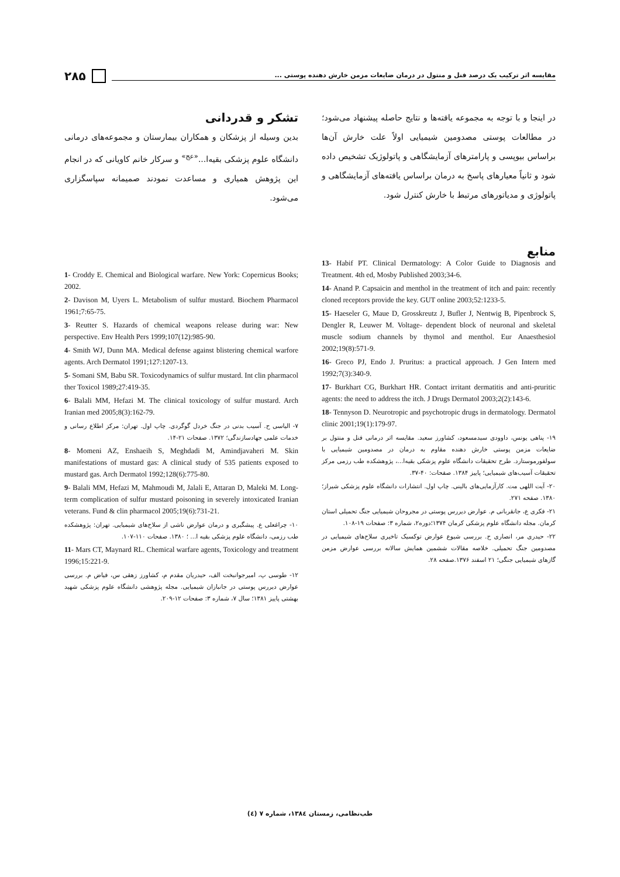مقایسه اثر ترکیب یک درصد فنل و منتول در درمان ضایعات مزمن خارش دهنده پوستی ... ۲۸۵
در اینجا و با توجه به مجموعه یافته‌ها و نتایج حاصله پیشنهاد می‌شود؛ در مطالعات پوستی مصدومین شیمیایی اولاً علت خارش آن‌ها براساس بیوپسی و پارامترهای آزمایشگاهی و پاتولوژیک تشخیص داده شود و ثانیاً معیارهای پاسخ به درمان براساس یافته‌های آزمایشگاهی و پاتولوژی و مدیاتورهای مرتبط با خارش کنترل شود.
تشکر و قدردانی
بدین وسیله از پزشکان و همکاران بیمارستان و مجموعه‌های درمانی دانشگاه علوم پزشکی بقیه‌ا...<sup>«عج»</sup> و سرکار خانم کاویانی که در انجام این پژوهش همیاری و مساعدت نمودند صمیمانه سپاسگزاری می‌شود.
منابع
13- Habif PT. Clinical Dermatology: A Color Guide to Diagnosis and Treatment. 4th ed, Mosby Published 2003;34-6.
14- Anand P. Capsaicin and menthol in the treatment of itch and pain: recently cloned receptors provide the key. GUT online 2003;52:1233-5.
15- Haeseler G, Maue D, Grosskreutz J, Bufler J, Nentwig B, Pipenbrock S, Dengler R, Leuwer M. Voltage- dependent block of neuronal and skeletal muscle sodium channels by thymol and menthol. Eur Anaesthesiol 2002;19(8):571-9.
16- Greco PJ, Endo J. Pruritus: a practical approach. J Gen Intern med 1992;7(3):340-9.
17- Burkhart CG, Burkhart HR. Contact irritant dermatitis and anti-pruritic agents: the need to address the itch. J Drugs Dermatol 2003;2(2):143-6.
18- Tennyson D. Neurotropic and psychotropic drugs in dermatology. Dermatol clinic 2001;19(1):179-97.
۱۹- پناهی یونس، داوودی سیدمسعود، کشاورز سعید. مقایسه اثر درمانی فنل و منتول بر ضایعات مزمن پوستی خارش دهنده مقاوم به درمان در مصدومین شیمیایی با سولفورموستارد. طرح تحقیقات دانشگاه علوم پزشکی بقیه‌ا...، پژوهشکده طب رزمی مرکز تحقیقات آسیب‌های شیمیایی؛ پاییز ۱۳۸۴. صفحات: ۴۰-۳۷.
۲۰- آیت اللهی مت. کارآزمایی‌های بالینی. چاپ اول. انتشارات دانشگاه علوم پزشکی شیراز؛ ۱۳۸۰. صفحه ۲۷۱.
۲۱- فکری ع، جانقربانی م. عوارض دیررس پوستی در مجروحان شیمیایی جنگ تحمیلی استان کرمان. مجله دانشگاه علوم پزشکی کرمان ۱۳۷۴؛دوره۲، شماره ۳: صفحات ۱۹-۱۰۸.
۲۲- حیدری مر، انصاری ح. بررسی شیوع عوارض توکسیک تاخیری سلاح‌های شیمیایی در مصدومین جنگ تحمیلی. خلاصه مقالات ششمین همایش سالانه بررسی عوارض مزمن گازهای شیمیایی جنگی؛ ۲۱ اسفند ۱۳۷۶.صفحه ۲۸.
1- Croddy E. Chemical and Biological warfare. New York: Copernicus Books; 2002.
2- Davison M, Uyers L. Metabolism of sulfur mustard. Biochem Pharmacol 1961;7:65-75.
3- Reutter S. Hazards of chemical weapons release during war: New perspective. Env Health Pers 1999;107(12):985-90.
4- Smith WJ, Dunn MA. Medical defense against blistering chemical warfore agents. Arch Dermatol 1991;127:1207-13.
5- Somani SM, Babu SR. Toxicodynamics of sulfur mustard. Int clin pharmacol ther Toxicol 1989;27:419-35.
6- Balali MM, Hefazi M. The clinical toxicology of sulfur mustard. Arch Iranian med 2005;8(3):162-79.
۷- الیاسی ح. آسیب بدنی در جنگ خردل گوگردی. چاپ اول. تهران: مرکز اطلاع رسانی و خدمات علمی جهادسازندگی؛ ۱۳۷۲. صفحات ۲۱-۱۴.
8- Momeni AZ, Enshaeih S, Meghdadi M, Amindjavaheri M. Skin manifestations of mustard gas: A clinical study of 535 patients exposed to mustard gas. Arch Dermatol 1992;128(6):775-80.
9- Balali MM, Hefazi M, Mahmoudi M, Jalali E, Attaran D, Maleki M. Long-term complication of sulfur mustard poisoning in severely intoxicated Iranian veterans. Fund & clin pharmacol 2005;19(6):731-21.
۱۰- چراغعلی ع. پیشگیری و درمان عوارض ناشی از سلاح‌های شیمیایی. تهران: پژوهشکده طب رزمی، دانشگاه علوم پزشکی بقیه ا... ؛ ۱۳۸۰. صفحات ۱۱۰-۱۰۷.
11- Mars CT, Maynard RL. Chemical warfare agents, Toxicology and treatment 1996;15:221-9.
۱۲- طوسی پ، امیرجوانبخت الف، حیدریان مقدم م، کشاورز زهقی س، فیاض م. بررسی عوارض دیررس پوستی در جانبازان شیمیایی. مجله پژوهشی دانشگاه علوم پزشکی شهید بهشتی پاییز ۱۳۸۱؛ سال ۷، شماره ۳: صفحات ۱۲-۲۰۹.
طب‌نظامی، زمستان ۱۳۸٤، شماره ۷ (٤)